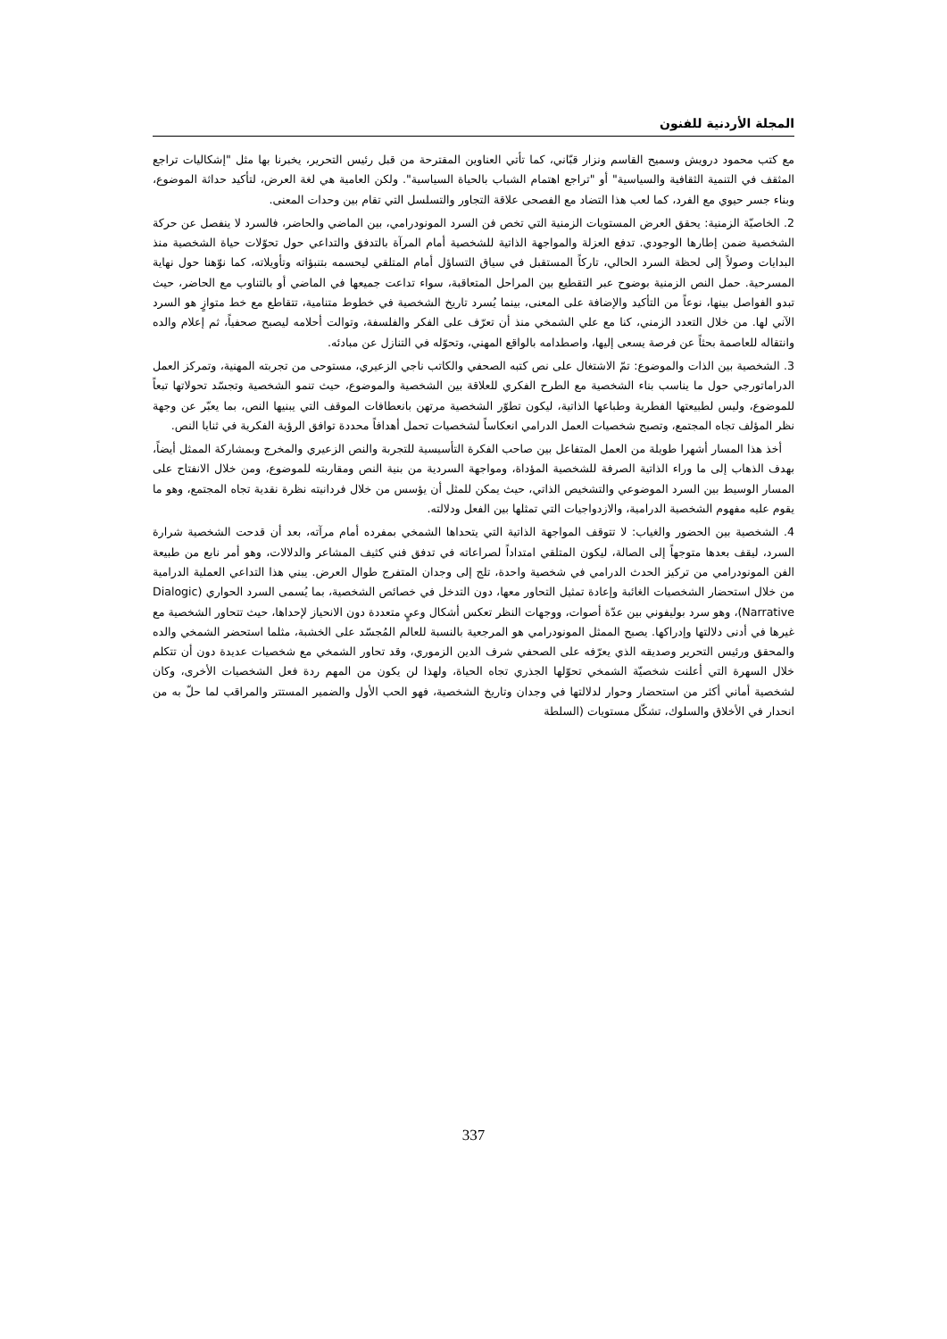المجلة الأردنية للفنون
مع كتب محمود درويش وسميح القاسم ونزار قبّاني، كما تأتي العناوين المقترحة من قبل رئيس التحرير، يخبرنا بها مثل "إشكاليات تراجع المثقف في التنمية الثقافية والسياسية" أو "تراجع اهتمام الشباب بالحياة السياسية". ولكن العامية هي لغة العرض، لتأكيد حداثة الموضوع، وبناء جسر حيوي مع الفرد، كما لعب هذا التضاد مع الفصحى علاقة التجاور والتسلسل التي تقام بين وحدات المعنى.
2. الخاصيّة الزمنية: يحقق العرض المستويات الزمنية التي تخص فن السرد المونودرامي، بين الماضي والحاضر، فالسرد لا ينفصل عن حركة الشخصية ضمن إطارها الوجودي. تدفع العزلة والمواجهة الذاتية للشخصية أمام المرآة بالتدفق والتداعي حول تحوّلات حياة الشخصية منذ البدايات وصولاً إلى لحظة السرد الحالي، تاركاً المستقبل في سياق التساؤل أمام المتلقي ليحسمه بتنبؤاته وتأويلاته، كما نوّهنا حول نهاية المسرحية. حمل النص الزمنية بوضوح عبر التقطيع بين المراحل المتعاقبة، سواء تداعت جميعها في الماضي أو بالتناوب مع الحاضر، حيث تبدو الفواصل بينها، نوعاً من التأكيد والإضافة على المعنى، بينما يُسرد تاريخ الشخصية في خطوط متنامية، تتقاطع مع خط متوازٍ هو السرد الآني لها. من خلال التعدد الزمني، كنا مع علي الشمخي منذ أن تعرّف على الفكر والفلسفة، وتوالت أحلامه ليصبح صحفياً، ثم إعلام والده وانتقاله للعاصمة بحثاً عن فرصة يسعى إليها، واصطدامه بالواقع المهني، وتحوّله في التنازل عن مبادئه.
3. الشخصية بين الذات والموضوع: تمّ الاشتغال على نص كتبه الصحفي والكاتب ناجي الزعيري، مستوحى من تجربته المهنية، وتمركز العمل الدراماتورجي حول ما يناسب بناء الشخصية مع الطرح الفكري للعلاقة بين الشخصية والموضوع، حيث تنمو الشخصية وتجسّد تحولاتها تبعاً للموضوع، وليس لطبيعتها الفطرية وطباعها الذاتية، ليكون تطوّر الشخصية مرتهن بانعطافات الموقف التي يبنيها النص، بما يعبّر عن وجهة نظر المؤلف تجاه المجتمع، وتصبح شخصيات العمل الدرامي انعكاساً لشخصيات تحمل أهدافاً محددة توافق الرؤية الفكرية في ثنايا النص.
أخذ هذا المسار أشهرا طويلة من العمل المتفاعل بين صاحب الفكرة التأسيسية للتجربة والنص الزعيري والمخرج وبمشاركة الممثل أيضاً، بهدف الذهاب إلى ما وراء الذاتية الصرفة للشخصية المؤداة، ومواجهة السردية من بنية النص ومقاربته للموضوع، ومن خلال الانفتاح على المسار الوسيط بين السرد الموضوعي والتشخيص الذاتي، حيث يمكن للمثل أن يؤسس من خلال فردانيته نظرة نقدية تجاه المجتمع، وهو ما يقوم عليه مفهوم الشخصية الدرامية، والازدواجيات التي تمثلها بين الفعل ودلالته.
4. الشخصية بين الحضور والغياب: لا تتوقف المواجهة الذاتية التي يتحداها الشمخي بمفرده أمام مرآته، بعد أن قدحت الشخصية شرارة السرد، ليقف بعدها متوجهاً إلى الصالة، ليكون المتلقي امتداداً لصراعاته في تدفق فني كثيف المشاعر والدلالات، وهو أمر نابع من طبيعة الفن المونودرامي من تركيز الحدث الدرامي في شخصية واحدة، تلج إلى وجدان المتفرج طوال العرض. يبني هذا التداعي العملية الدرامية من خلال استحضار الشخصيات الغائبة وإعادة تمثيل التحاور معها، دون التدخل في خصائص الشخصية، بما يُسمى السرد الحواري (Dialogic Narrative)، وهو سرد بوليفوني بين عدّة أصوات، ووجهات النظر تعكس أشكال وعيٍ متعددة دون الانحياز لإحداها، حيث تتحاور الشخصية مع غيرها في أدنى دلالتها وإدراكها. يصبح الممثل المونودرامي هو المرجعية بالنسبة للعالم المُجسّد على الخشبة، مثلما استحضر الشمخي والده والمحقق ورئيس التحرير وصديقه الذي يعرّفه على الصحفي شرف الدين الزموري، وقد تحاور الشمخي مع شخصيات عديدة دون أن تتكلم خلال السهرة التي أعلنت شخصيّة الشمخي تحوّلها الجذري تجاه الحياة، ولهذا لن يكون من المهم ردة فعل الشخصيات الأخرى، وكان لشخصية أماني أكثر من استحضار وحوار لدلالتها في وجدان وتاريخ الشخصية، فهو الحب الأول والضمير المستتر والمراقب لما حلّ به من انحدار في الأخلاق والسلوك، تشكّل مستويات (السلطة
337